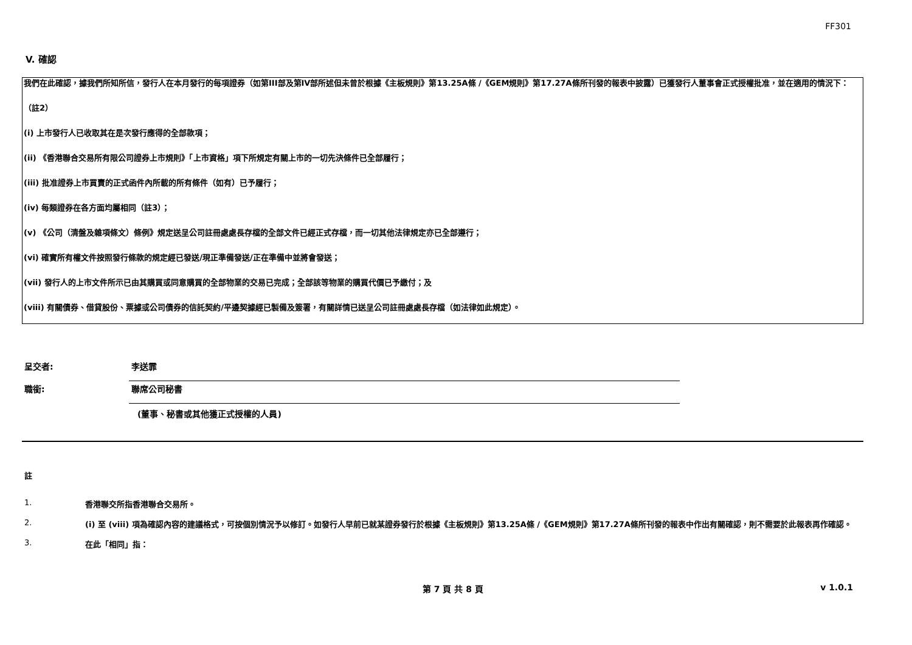FF301
V. 確認
我們在此確認，據我們所知所信，發行人在本月發行的每項證券（如第III部及第IV部所述但未曾於根據《主板規則》第13.25A條 /《GEM規則》第17.27A條所刊發的報表中披露）已獲發行人董事會正式授權批准，並在適用的情況下：
（註2）
(i) 上市發行人已收取其在是次發行應得的全部款項；
(ii) 《香港聯合交易所有限公司證券上市規則》「上市資格」項下所規定有關上市的一切先決條件已全部履行；
(iii) 批准證券上市買賣的正式函件內所載的所有條件（如有）已予履行；
(iv) 每類證券在各方面均屬相同（註3）；
(v) 《公司（清盤及雜項條文）條例》規定送呈公司註冊處處長存檔的全部文件已經正式存檔，而一切其他法律規定亦已全部遵行；
(vi) 確實所有權文件按照發行條款的規定經已發送/現正準備發送/正在準備中並將會發送；
(vii) 發行人的上市文件所示已由其購買或同意購買的全部物業的交易已完成；全部該等物業的購買代價已予繳付；及
(viii) 有關債券、借貸股份、票據或公司債券的信託契約/平邊契據經已製備及簽署，有關詳情已送呈公司註冊處處長存檔（如法律如此規定）。
呈交者: 李送霏
職銜: 聯席公司秘書
(董事、秘書或其他獲正式授權的人員)
註
1. 香港聯交所指香港聯合交易所。
2. (i) 至 (viii) 項為確認內容的建議格式，可按個別情況予以修訂。如發行人早前已就某證券發行於根據《主板規則》第13.25A條 /《GEM規則》第17.27A條所刊發的報表中作出有關確認，則不需要於此報表再作確認。
3. 在此「相同」指：
第 7 頁 共 8 頁 v 1.0.1